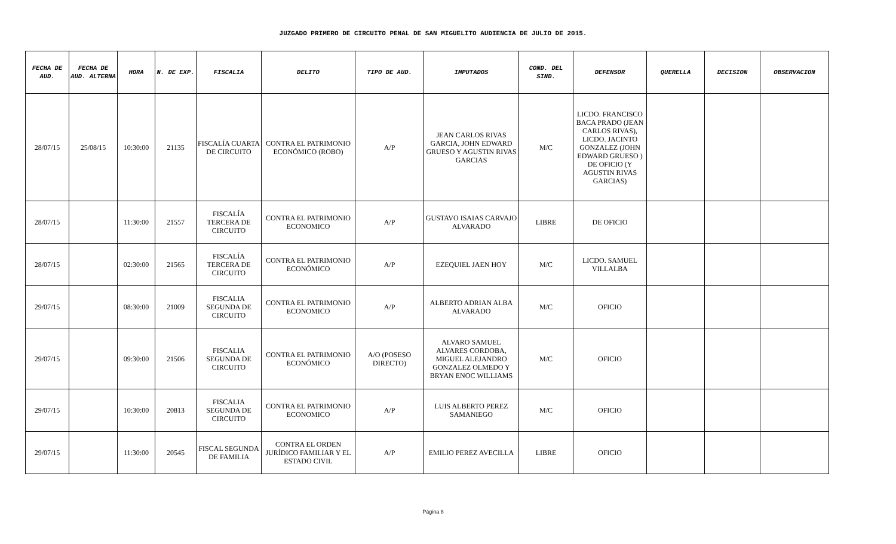JUZGADO PRIMERO DE CIRCUITO PENAL DE SAN MIGUELITO AUDIENCIA DE JULIO DE 2015.
| FECHA DE AUD. | FECHA DE AUD. ALTERNA | HORA | N. DE EXP. | FISCALIA | DELITO | TIPO DE AUD. | IMPUTADOS | COND. DEL SIND. | DEFENSOR | QUERELLA | DECISION | OBSERVACION |
| --- | --- | --- | --- | --- | --- | --- | --- | --- | --- | --- | --- | --- |
| 28/07/15 | 25/08/15 | 10:30:00 | 21135 | FISCALÍA CUARTA DE CIRCUITO | CONTRA EL PATRIMONIO ECONÓMICO (ROBO) | A/P | JEAN CARLOS RIVAS GARCIA, JOHN EDWARD GRUESO Y AGUSTIN RIVAS GARCIAS | M/C | LICDO. FRANCISCO BACA PRADO (JEAN CARLOS RIVAS), LICDO. JACINTO GONZALEZ (JOHN EDWARD GRUESO ) DE OFICIO (Y AGUSTIN RIVAS GARCIAS) | | | |
| 28/07/15 | | 11:30:00 | 21557 | FISCALÍA TERCERA DE CIRCUITO | CONTRA EL PATRIMONIO ECONOMICO | A/P | GUSTAVO ISAIAS CARVAJO ALVARADO | LIBRE | DE OFICIO | | | |
| 28/07/15 | | 02:30:00 | 21565 | FISCALÍA TERCERA DE CIRCUITO | CONTRA EL PATRIMONIO ECONÓMICO | A/P | EZEQUIEL JAEN HOY | M/C | LICDO. SAMUEL VILLALBA | | | |
| 29/07/15 | | 08:30:00 | 21009 | FISCALIA SEGUNDA DE CIRCUITO | CONTRA EL PATRIMONIO ECONOMICO | A/P | ALBERTO ADRIAN ALBA ALVARADO | M/C | OFICIO | | | |
| 29/07/15 | | 09:30:00 | 21506 | FISCALIA SEGUNDA DE CIRCUITO | CONTRA EL PATRIMONIO ECONÓMICO | A/O (POSESO DIRECTO) | ALVARO SAMUEL ALVARES CORDOBA, MIGUEL ALEJANDRO GONZALEZ OLMEDO Y BRYAN ENOC WILLIAMS | M/C | OFICIO | | | |
| 29/07/15 | | 10:30:00 | 20813 | FISCALIA SEGUNDA DE CIRCUITO | CONTRA EL PATRIMONIO ECONOMICO | A/P | LUIS ALBERTO PEREZ SAMANIEGO | M/C | OFICIO | | | |
| 29/07/15 | | 11:30:00 | 20545 | FISCAL SEGUNDA DE FAMILIA | CONTRA EL ORDEN JURÍDICO FAMILIAR Y EL ESTADO CIVIL | A/P | EMILIO PEREZ AVECILLA | LIBRE | OFICIO | | | |
Página 8